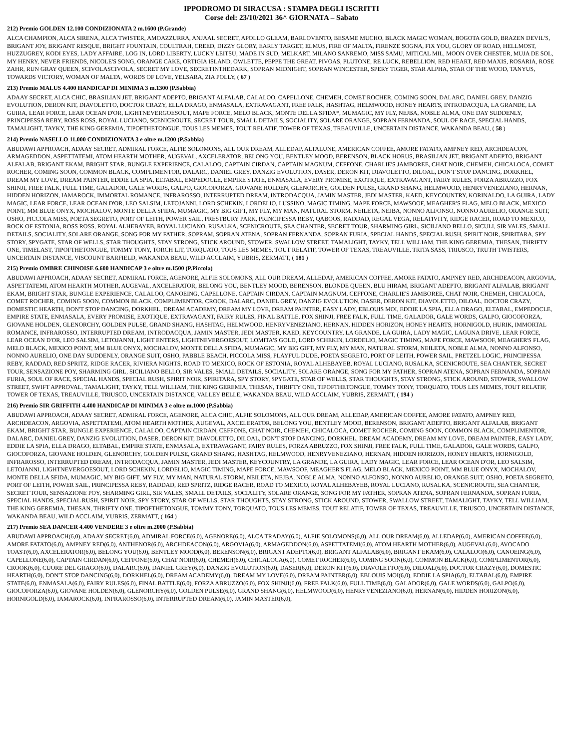IPPODROMO DI SIRACUSA : STAMPA DEGLI ISCRITTI
Corse del: 23/10/2021 36^ GIORNATA – Sabato
212) Premio GOLDEN 12.100 CONDIZIONATA 2 m.1600 (P.Grande)
ALCA CHAMPION, ALCA SIRENA, ALCA TWISTER, AMOAZZURRA, ANJAAL SECRET, APOLLO GLEAM, BARLOVENTO, BESAME MUCHO, BLACK MAGIC WOMAN, BOGOTA GOLD, BRAZEN DEVIL'S, BRIGANT JOY, BRIGANT RESQUE, BRIGHT FOUNTAIN, COULTRAH, CREED, DIZZY GLORY, EARLY TARGET, ELMUS, FIRE OF MALTA, FIRENZE SOGNA, FIX YOU, GLORY OF ROAD, HELLMOST, HUZZUGREY, KODI EYES, LADY AFFAIRE, LOG IN, LORD LIBERTY, LUCKY LEITSU, MADE IN SUD, MELKART, MILANO SANREMO, MISS SAMU, MITICAL MIL, MOON OVER CHESTER, MUJA DE SOL, MY HENRY, NEVER FRIENDS, NICOLE'S SONG, ORANGE CAKE, ORTIGIA ISLAND, OWLETTE, PEPPE THE GREAT, PIVOAS, PLUTONE, RE LUCK, REBELLION, RED HEART, RED MAXIS, ROSARIA, ROSE ZAHR, RUN GRAY QUEEN, SCIVOLASCIVOLA, SECRET MY LOVE, SECRETINTHEDARK, SOPRAN MIDNIGHT, SOPRAN WINCESTER, SPERY TIGER, STAR ALPHA, STAR OF THE WOOD, TANYUS, TOWARDS VICTORY, WOMAN OF MALTA, WORDS OF LOVE, YELSARA, ZIA POLLY, ( 67 )
213) Premio MALUS 4.400 HANDICAP DI MINIMA 3 m.1300 (P.Sabbia)
ADAAY SECRET, ALCA CHIC, BRASILIAN JET, BRIGANT ADEPTO, BRIGANT ALFALAB, CALALOO, CAPELLONE, CHEMEH, COMET ROCHER, COMING SOON, DALARC, DANIEL GREY, DANZIG EVOLUTION, DERON KIT, DIAVOLETTO, DOCTOR CRAZY, ELLA DRAGO, ENMASALA, EXTRAVAGANT, FREE FALK, HASHTAG, HELMWOOD, HONEY HEARTS, INTRODACQUA, LA GRANDE, LA GUIRA, LEAR FORCE, LEAR OCEAN D'OR, LIGHTNEVERGOESOUT, MAPE FORCE, MELO BLACK, MONTE DELLA SFIDA*, MUMAGIC, MY FLY, NEJBA, NOBLE ALMA, ONE DAY SUDDENLY, PRINCIPESSA REBY, ROSS ROSS, ROYAL LUCIANO, SCENICROUTE, SECRET TOUR, SMALL DETAILS, SOCIALITY, SOLARE ORANGE, SOPRAN FERNANDA, SOUL OF RACE, SPECIAL HANDS, TAMALIGHT, TAYKY, THE KING GEREMIA, TIPOFTHETONGUE, TOUS LES MEMES, TOUT RELATIF, TOWER OF TEXAS, TREAUVILLE, UNCERTAIN DISTANCE, WAKANDA BEAU, ( 58 )
214) Premio NASELLO 11.000 CONDIZIONATA 3 e oltre m.1200 (P.Sabbia)
ABUDAWI APPROACH, ADAAY SECRET, ADMIRAL FORCE, ALFIE SOLOMONS, ALL OUR DREAM, ALLEDAP, ALTALUNE, AMERICAN COFFEE, AMORE FATATO, AMPNEY RED, ARCHDEACON, ARMAGEDDON, ASPETTATEMI, ATOM HEARTH MOTHER, AUGEVAL, AXCELERATOR, BELONG YOU, BENTLEY MOOD, BERENSON, BLACK HORUS, BRASILIAN JET, BRIGANT ADEPTO, BRIGANT ALFALAB, BRIGANT EKAM, BRIGHT STAR, BUNGLE EXPERIENCE, CALALOO, CAPTAIN CIRDAN, CAPTAIN MAGNUM, CEFFONE, CHARLIE'S JAMBOREE, CHAT NOIR, CHEMEH, CHICALOCA, COMET ROCHER, COMING SOON, COMMON BLACK, COMPLIMENTOR, DALARC, DANIEL GREY, DANZIG EVOLUTION, DASER, DERON KIT, DIAVOLETTO, DILOAL, DON'T STOP DANCING, DORKHEL, DREAM MY LOVE, DREAM PAINTER, EDDIE LA SPIA, ELTABAL, EMPEDOCLE, EMPIRE STATE, ENMASALA, EVERY PROMISE, EXOTIQUE, EXTRAVAGANT, FAIRY RULES, FORZA ABRUZZO, FOX SHINJI, FREE FALK, FULL TIME, GALADOR, GALE WORDS, GALPO, GIOCOFORZA, GIOVANE HOLDEN, GLENORCHY, GOLDEN PULSE, GRAND SHANG, HELMWOOD, HENRYVENEZIANO, HERNAN, HIDDEN HORIZON, IAMAROCK, IMMORTAL ROMANCE, INFRAROSSO, INTERRUPTED DREAM, INTRODACQUA, JAMIN MASTER, JEDI MASTER, KAED, KEYCOUNTRY, KORINALDO, LA GUIRA, LADY MAGIC, LEAR FORCE, LEAR OCEAN D'OR, LEO SALSIM, LETOJANNI, LORD SCHEKIN, LORDELIO, LUSSINO, MAGIC TIMING, MAPE FORCE, MAWSOOF, MEAGHER'S FLAG, MELO BLACK, MEXICO POINT, MM BLUE ONYX, MOCHALOV, MONTE DELLA SFIDA, MUMAGIC, MY BIG GIFT, MY FLY, MY MAN, NATURAL STORM, NEILETA, NEJBA, NONNO ALFONSO, NONNO AURELIO, ORANGE SUIT, OSHO, PICCOLA MISS, POETA SEGRETO, PORT OF LEITH, POWER SAIL, PRESTBURY PARK, PRINCIPESSA REBY, QABOOS, RADDAD, REGAL VEGA, RELATIVITY, RIDGE RACER, ROAD TO MEXICO, ROCK OF ESTONIA, ROSS ROSS, ROYAL ALHEBAYEB, ROYAL LUCIANO, RUSALKA, SCENICROUTE, SEA CHANTER, SECRET TOUR, SHARMING GIRL, SICILIANO BELLO, SICULI, SIR VALES, SMALL DETAILS, SOCIALITY, SOLARE ORANGE, SONG FOR MY FATHER, SOPRAM, SOPRAN ATENA, SOPRAN FERNANDA, SOPRAN FURIA, SPECIAL HANDS, SPECIAL RUSH, SPIRIT NOIR, SPIRITARA, SPY STORY, SPYGATE, STAR OF WELLS, STAR THOUGHTS, STAY STRONG, STICK AROUND, STOWER, SWALLOW STREET, TAMALIGHT, TAYKY, TELL WILLIAM, THE KING GEREMIA, THESAN, THRIFTY ONE, TIMELAST, TIPOFTHETONGUE, TOMMY TONY, TORCH LIT, TORQUATO, TOUS LES MEMES, TOUT RELATIF, TOWER OF TEXAS, TREAUVILLE, TRITA SASS, TRIUSCO, TRUTH TWISTERS, UNCERTAIN DISTANCE, VISCOUNT BARFIELD, WAKANDA BEAU, WILD ACCLAIM, YUBRIS, ZERMATT, ( 181 )
215) Premio OMBRE CHINOISE 6.600 HANDICAP 3 e oltre m.1500 (P.Piccola)
ABUDAWI APPROACH, ADAAY SECRET, ADMIRAL FORCE, AGENORE, ALFIE SOLOMONS, ALL OUR DREAM, ALLEDAP, AMERICAN COFFEE, AMORE FATATO, AMPNEY RED, ARCHDEACON, ARGOVIA, ASPETTATEMI, ATOM HEARTH MOTHER, AUGEVAL, AXCELERATOR, BELONG YOU, BENTLEY MOOD, BERENSON, BLONDE QUEEN, BLU HIRAM, BRIGANT ADEPTO, BRIGANT ALFALAB, BRIGANT EKAM, BRIGHT STAR, BUNGLE EXPERIENCE, CALALOO, CANOEING, CAPELLONE, CAPTAIN CIRDAN, CAPTAIN MAGNUM, CEFFONE, CHARLIE'S JAMBOREE, CHAT NOIR, CHEMEH, CHICALOCA, COMET ROCHER, COMING SOON, COMMON BLACK, COMPLIMENTOR, CROOK, DALARC, DANIEL GREY, DANZIG EVOLUTION, DASER, DERON KIT, DIAVOLETTO, DILOAL, DOCTOR CRAZY, DOMESTIC HEARTH, DON'T STOP DANCING, DORKHEL, DREAM ACADEMY, DREAM MY LOVE, DREAM PAINTER, EASY LADY, EBLOUIS MOI, EDDIE LA SPIA, ELLA DRAGO, ELTABAL, EMPEDOCLE, EMPIRE STATE, ENMASALA, EVERY PROMISE, EXOTIQUE, EXTRAVAGANT, FAIRY RULES, FINAL BATTLE, FOX SHINJI, FREE FALK, FULL TIME, GALADOR, GALE WORDS, GALPO, GIOCOFORZA, GIOVANE HOLDEN, GLENORCHY, GOLDEN PULSE, GRAND SHANG, HASHTAG, HELMWOOD, HENRYVENEZIANO, HERNAN, HIDDEN HORIZON, HONEY HEARTS, HORNIGOLD, HURIK, IMMORTAL ROMANCE, INFRAROSSO, INTERRUPTED DREAM, INTRODACQUA, JAMIN MASTER, JEDI MASTER, KAED, KEYCOUNTRY, LA GRANDE, LA GUIRA, LADY MAGIC, LAGUNA DRIVE, LEAR FORCE, LEAR OCEAN D'OR, LEO SALSIM, LETOJANNI, LIGHT ENTERS, LIGHTNEVERGOESOUT, LOMITA'S GOLD, LORD SCHEKIN, LORDELIO, MAGIC TIMING, MAPE FORCE, MAWSOOF, MEAGHER'S FLAG, MELO BLACK, MEXICO POINT, MM BLUE ONYX, MOCHALOV, MONTE DELLA SFIDA, MUMAGIC, MY BIG GIFT, MY FLY, MY MAN, NATURAL STORM, NEILETA, NOBLE ALMA, NONNO ALFONSO, NONNO AURELIO, ONE DAY SUDDENLY, ORANGE SUIT, OSHO, PABBLE BEACH, PICCOLA MISS, PLAYFUL DUDE, POETA SEGRETO, PORT OF LEITH, POWER SAIL, PRETZEL LOGIC, PRINCIPESSA REBY, RADDAD, RED SPRITZ, RIDGE RACER, RIVIERA NIGHTS, ROAD TO MEXICO, ROCK OF ESTONIA, ROYAL ALHEBAYEB, ROYAL LUCIANO, RUSALKA, SCENICROUTE, SEA CHANTER, SECRET TOUR, SENSAZIONE POY, SHARMING GIRL, SICILIANO BELLO, SIR VALES, SMALL DETAILS, SOCIALITY, SOLARE ORANGE, SONG FOR MY FATHER, SOPRAN ATENA, SOPRAN FERNANDA, SOPRAN FURIA, SOUL OF RACE, SPECIAL HANDS, SPECIAL RUSH, SPIRIT NOIR, SPIRITARA, SPY STORY, SPYGATE, STAR OF WELLS, STAR THOUGHTS, STAY STRONG, STICK AROUND, STOWER, SWALLOW STREET, SWIFT APPROVAL, TAMALIGHT, TAYKY, TELL WILLIAM, THE KING GEREMIA, THESAN, THRIFTY ONE, TIPOFTHETONGUE, TOMMY TONY, TORQUATO, TOUS LES MEMES, TOUT RELATIF, TOWER OF TEXAS, TREAUVILLE, TRIUSCO, UNCERTAIN DISTANCE, VALLEY BELLE, WAKANDA BEAU, WILD ACCLAIM, YUBRIS, ZERMATT, ( 194 )
216) Premio SIR GRIFFITH 4.400 HANDICAP DI MINIMA 3 e oltre m.1000 (P.Sabbia)
ABUDAWI APPROACH, ADAAY SECRET, ADMIRAL FORCE, AGENORE, ALCA CHIC, ALFIE SOLOMONS, ALL OUR DREAM, ALLEDAP, AMERICAN COFFEE, AMORE FATATO, AMPNEY RED, ARCHDEACON, ARGOVIA, ASPETTATEMI, ATOM HEARTH MOTHER, AUGEVAL, AXCELERATOR, BELONG YOU, BENTLEY MOOD, BERENSON, BRIGANT ADEPTO, BRIGANT ALFALAB, BRIGANT EKAM, BRIGHT STAR, BUNGLE EXPERIENCE, CALALOO, CAPTAIN CIRDAN, CEFFONE, CHAT NOIR, CHEMEH, CHICALOCA, COMET ROCHER, COMING SOON, COMMON BLACK, COMPLIMENTOR, DALARC, DANIEL GREY, DANZIG EVOLUTION, DASER, DERON KIT, DIAVOLETTO, DILOAL, DON'T STOP DANCING, DORKHEL, DREAM ACADEMY, DREAM MY LOVE, DREAM PAINTER, EASY LADY, EDDIE LA SPIA, ELLA DRAGO, ELTABAL, EMPIRE STATE, ENMASALA, EXTRAVAGANT, FAIRY RULES, FORZA ABRUZZO, FOX SHINJI, FREE FALK, FULL TIME, GALADOR, GALE WORDS, GALPO, GIOCOFORZA, GIOVANE HOLDEN, GLENORCHY, GOLDEN PULSE, GRAND SHANG, HASHTAG, HELMWOOD, HENRYVENEZIANO, HERNAN, HIDDEN HORIZON, HONEY HEARTS, HORNIGOLD, INFRAROSSO, INTERRUPTED DREAM, INTRODACQUA, JAMIN MASTER, JEDI MASTER, KEYCOUNTRY, LA GRANDE, LA GUIRA, LADY MAGIC, LEAR FORCE, LEAR OCEAN D'OR, LEO SALSIM, LETOJANNI, LIGHTNEVERGOESOUT, LORD SCHEKIN, LORDELIO, MAGIC TIMING, MAPE FORCE, MAWSOOF, MEAGHER'S FLAG, MELO BLACK, MEXICO POINT, MM BLUE ONYX, MOCHALOV, MONTE DELLA SFIDA, MUMAGIC, MY BIG GIFT, MY FLY, MY MAN, NATURAL STORM, NEILETA, NEJBA, NOBLE ALMA, NONNO ALFONSO, NONNO AURELIO, ORANGE SUIT, OSHO, POETA SEGRETO, PORT OF LEITH, POWER SAIL, PRINCIPESSA REBY, RADDAD, RED SPRITZ, RIDGE RACER, ROAD TO MEXICO, ROYAL ALHEBAYEB, ROYAL LUCIANO, RUSALKA, SCENICROUTE, SEA CHANTER, SECRET TOUR, SENSAZIONE POY, SHARMING GIRL, SIR VALES, SMALL DETAILS, SOCIALITY, SOLARE ORANGE, SONG FOR MY FATHER, SOPRAN ATENA, SOPRAN FERNANDA, SOPRAN FURIA, SPECIAL HANDS, SPECIAL RUSH, SPIRIT NOIR, SPY STORY, STAR OF WELLS, STAR THOUGHTS, STAY STRONG, STICK AROUND, STOWER, SWALLOW STREET, TAMALIGHT, TAYKY, TELL WILLIAM, THE KING GEREMIA, THESAN, THRIFTY ONE, TIPOFTHETONGUE, TOMMY TONY, TORQUATO, TOUS LES MEMES, TOUT RELATIF, TOWER OF TEXAS, TREAUVILLE, TRIUSCO, UNCERTAIN DISTANCE, WAKANDA BEAU, WILD ACCLAIM, YUBRIS, ZERMATT, ( 164 )
217) Premio SEA DANCER 4.400 VENDERE 3 e oltre m.2000 (P.Sabbia)
ABUDAWI APPROACH(6,0), ADAAY SECRET(6,0), ADMIRAL FORCE(6,0), AGENORE(6,0), ALCA TRADAY(6,0), ALFIE SOLOMONS(6,0), ALL OUR DREAM(6,0), ALLEDAP(6,0), AMERICAN COFFEE(6,0), AMORE FATATO(6,0), AMPNEY RED(6,0), ANTHENOR(6,0), ARCHDEACON(6,0), ARGOVIA(6,0), ARMAGEDDON(6,0), ASPETTATEMI(6,0), ATOM HEARTH MOTHER(6,0), AUGEVAL(6,0), AVOCADO TOAST(6,0), AXCELERATOR(6,0), BELONG YOU(6,0), BENTLEY MOOD(6,0), BERENSON(6,0), BRIGANT ADEPTO(6,0), BRIGANT ALFALAB(6,0), BRIGANT EKAM(6,0), CALALOO(6,0), CANOEING(6,0), CAPELLONE(6,0), CAPTAIN CIRDAN(6,0), CEFFONE(6,0), CHAT NOIR(6,0), CHEMEH(6,0), CHICALOCA(6,0), COMET ROCHER(6,0), COMING SOON(6,0), COMMON BLACK(6,0), COMPLIMENTOR(6,0), CROOK(6,0), CUORE DEL GRAGO(6,0), DALARC(6,0), DANIEL GREY(6,0), DANZIG EVOLUTION(6,0), DASER(6,0), DERON KIT(6,0), DIAVOLETTO(6,0), DILOAL(6,0), DOCTOR CRAZY(6,0), DOMESTIC HEARTH(6,0), DON'T STOP DANCING(6,0), DORKHEL(6,0), DREAM ACADEMY(6,0), DREAM MY LOVE(6,0), DREAM PAINTER(6,0), EBLOUIS MOI(6,0), EDDIE LA SPIA(6,0), ELTABAL(6,0), EMPIRE STATE(6,0), ENMASALA(6,0), FAIRY RULES(6,0), FINAL BATTLE(6,0), FORZA ABRUZZO(6,0), FOX SHINJI(6,0), FREE FALK(6,0), FULL TIME(6,0), GALADOR(6,0), GALE WORDS(6,0), GALPO(6,0), GIOCOFORZA(6,0), GIOVANE HOLDEN(6,0), GLENORCHY(6,0), GOLDEN PULSE(6,0), GRAND SHANG(6,0), HELMWOOD(6,0), HENRYVENEZIANO(6,0), HERNAN(6,0), HIDDEN HORIZON(6,0), HORNIGOLD(6,0), IAMAROCK(6,0), INFRAROSSO(6,0), INTERRUPTED DREAM(6,0), JAMIN MASTER(6,0),